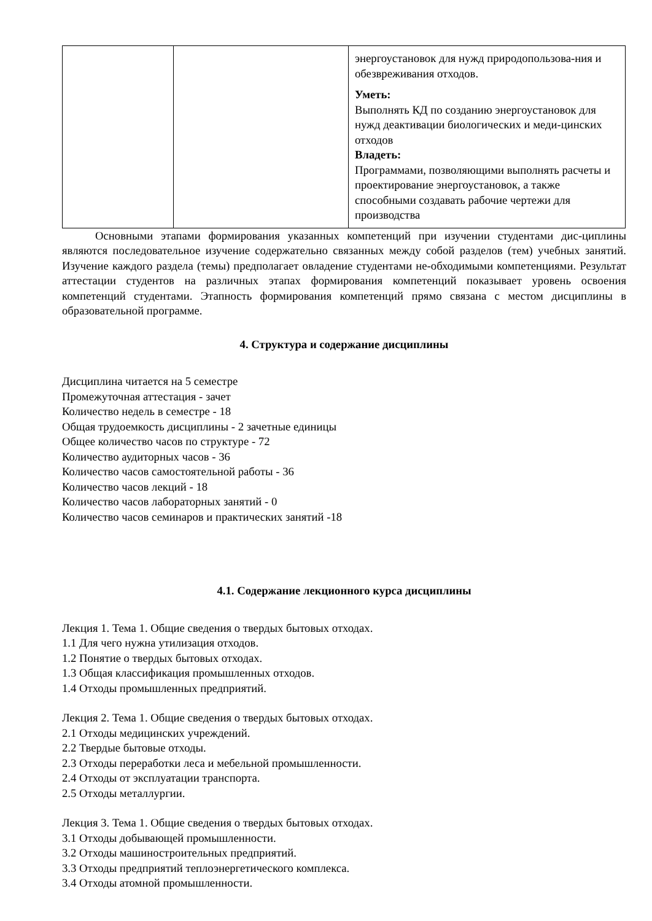| | | энергоустановок для нужд природопользова-ния и обезвреживания отходов. Уметь: Выполнять КД по созданию энергоустановок для нужд деактивации биологических и меди-цинских отходов Владеть: Программами, позволяющими выполнять расчеты и проектирование энергоустановок, а также способными создавать рабочие чертежи для производства |
Основными этапами формирования указанных компетенций при изучении студентами дис-циплины являются последовательное изучение содержательно связанных между собой разделов (тем) учебных занятий. Изучение каждого раздела (темы) предполагает овладение студентами не-обходимыми компетенциями. Результат аттестации студентов на различных этапах формирования компетенций показывает уровень освоения компетенций студентами. Этапность формирования компетенций прямо связана с местом дисциплины в образовательной программе.
4. Структура и содержание дисциплины
Дисциплина читается на 5 семестре
Промежуточная аттестация - зачет
Количество недель в семестре - 18
Общая трудоемкость дисциплины - 2 зачетные единицы
Общее количество часов по структуре - 72
Количество аудиторных часов - 36
Количество часов самостоятельной работы - 36
Количество часов лекций - 18
Количество часов лабораторных занятий - 0
Количество часов семинаров и практических занятий -18
4.1. Содержание лекционного курса дисциплины
Лекция 1. Тема 1. Общие сведения о твердых бытовых отходах.
1.1 Для чего нужна утилизация отходов.
1.2 Понятие о твердых бытовых отходах.
1.3 Общая классификация промышленных отходов.
1.4 Отходы промышленных предприятий.
Лекция 2. Тема 1. Общие сведения о твердых бытовых отходах.
2.1 Отходы медицинских учреждений.
2.2 Твердые бытовые отходы.
2.3 Отходы переработки леса и мебельной промышленности.
2.4 Отходы от эксплуатации транспорта.
2.5 Отходы металлургии.
Лекция 3. Тема 1. Общие сведения о твердых бытовых отходах.
3.1 Отходы добывающей промышленности.
3.2 Отходы машиностроительных предприятий.
3.3 Отходы предприятий теплоэнергетического комплекса.
3.4 Отходы атомной промышленности.